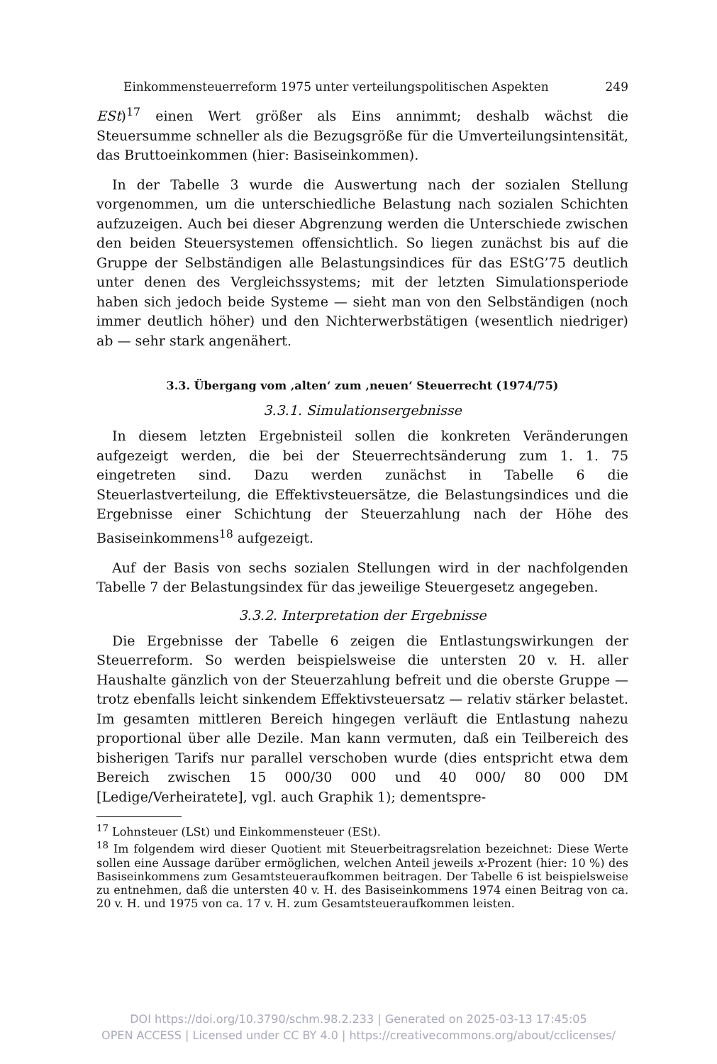Einkommensteuerreform 1975 unter verteilungspolitischen Aspekten 249
ESt)<sup>17</sup> einen Wert größer als Eins annimmt; deshalb wächst die Steuersumme schneller als die Bezugsgröße für die Umverteilungsintensität, das Bruttoeinkommen (hier: Basiseinkommen).
In der Tabelle 3 wurde die Auswertung nach der sozialen Stellung vorgenommen, um die unterschiedliche Belastung nach sozialen Schichten aufzuzeigen. Auch bei dieser Abgrenzung werden die Unterschiede zwischen den beiden Steuersystemen offensichtlich. So liegen zunächst bis auf die Gruppe der Selbständigen alle Belastungsindices für das EStG’75 deutlich unter denen des Vergleichssystems; mit der letzten Simulationsperiode haben sich jedoch beide Systeme — sieht man von den Selbständigen (noch immer deutlich höher) und den Nichterwerbstätigen (wesentlich niedriger) ab — sehr stark angenähert.
3.3. Übergang vom ‚alten‘ zum ‚neuen‘ Steuerrecht (1974/75)
3.3.1. Simulationsergebnisse
In diesem letzten Ergebnisteil sollen die konkreten Veränderungen aufgezeigt werden, die bei der Steuerrechtsänderung zum 1. 1. 75 eingetreten sind. Dazu werden zunächst in Tabelle 6 die Steuerlastverteilung, die Effektivsteuersätze, die Belastungsindices und die Ergebnisse einer Schichtung der Steuerzahlung nach der Höhe des Basiseinkommens<sup>18</sup> aufgezeigt.
Auf der Basis von sechs sozialen Stellungen wird in der nachfolgenden Tabelle 7 der Belastungsindex für das jeweilige Steuergesetz angegeben.
3.3.2. Interpretation der Ergebnisse
Die Ergebnisse der Tabelle 6 zeigen die Entlastungswirkungen der Steuerreform. So werden beispielsweise die untersten 20 v. H. aller Haushalte gänzlich von der Steuerzahlung befreit und die oberste Gruppe — trotz ebenfalls leicht sinkendem Effektivsteuersatz — relativ stärker belastet. Im gesamten mittleren Bereich hingegen verläuft die Entlastung nahezu proportional über alle Dezile. Man kann vermuten, daß ein Teilbereich des bisherigen Tarifs nur parallel verschoben wurde (dies entspricht etwa dem Bereich zwischen 15 000/30 000 und 40 000/ 80 000 DM [Ledige/Verheiratete], vgl. auch Graphik 1); dementspre-
<sup>17</sup> Lohnsteuer (LSt) und Einkommensteuer (ESt).
<sup>18</sup> Im folgendem wird dieser Quotient mit Steuerbeitragsrelation bezeichnet: Diese Werte sollen eine Aussage darüber ermöglichen, welchen Anteil jeweils x-Prozent (hier: 10 %) des Basiseinkommens zum Gesamtsteueraufkommen beitragen. Der Tabelle 6 ist beispielsweise zu entnehmen, daß die untersten 40 v. H. des Basiseinkommens 1974 einen Beitrag von ca. 20 v. H. und 1975 von ca. 17 v. H. zum Gesamtsteueraufkommen leisten.
DOI https://doi.org/10.3790/schm.98.2.233 | Generated on 2025-03-13 17:45:05
OPEN ACCESS | Licensed under CC BY 4.0 | https://creativecommons.org/about/cclicenses/